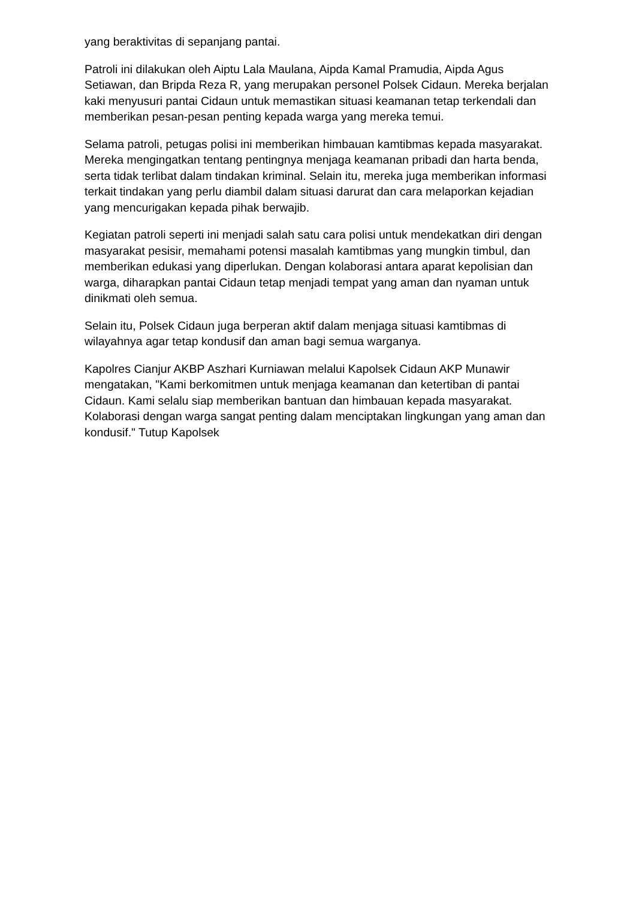yang beraktivitas di sepanjang pantai.
Patroli ini dilakukan oleh Aiptu Lala Maulana, Aipda Kamal Pramudia, Aipda Agus Setiawan, dan Bripda Reza R, yang merupakan personel Polsek Cidaun. Mereka berjalan kaki menyusuri pantai Cidaun untuk memastikan situasi keamanan tetap terkendali dan memberikan pesan-pesan penting kepada warga yang mereka temui.
Selama patroli, petugas polisi ini memberikan himbauan kamtibmas kepada masyarakat. Mereka mengingatkan tentang pentingnya menjaga keamanan pribadi dan harta benda, serta tidak terlibat dalam tindakan kriminal. Selain itu, mereka juga memberikan informasi terkait tindakan yang perlu diambil dalam situasi darurat dan cara melaporkan kejadian yang mencurigakan kepada pihak berwajib.
Kegiatan patroli seperti ini menjadi salah satu cara polisi untuk mendekatkan diri dengan masyarakat pesisir, memahami potensi masalah kamtibmas yang mungkin timbul, dan memberikan edukasi yang diperlukan. Dengan kolaborasi antara aparat kepolisian dan warga, diharapkan pantai Cidaun tetap menjadi tempat yang aman dan nyaman untuk dinikmati oleh semua.
Selain itu, Polsek Cidaun juga berperan aktif dalam menjaga situasi kamtibmas di wilayahnya agar tetap kondusif dan aman bagi semua warganya.
Kapolres Cianjur AKBP Aszhari Kurniawan melalui Kapolsek Cidaun AKP Munawir mengatakan, "Kami berkomitmen untuk menjaga keamanan dan ketertiban di pantai Cidaun. Kami selalu siap memberikan bantuan dan himbauan kepada masyarakat. Kolaborasi dengan warga sangat penting dalam menciptakan lingkungan yang aman dan kondusif." Tutup Kapolsek